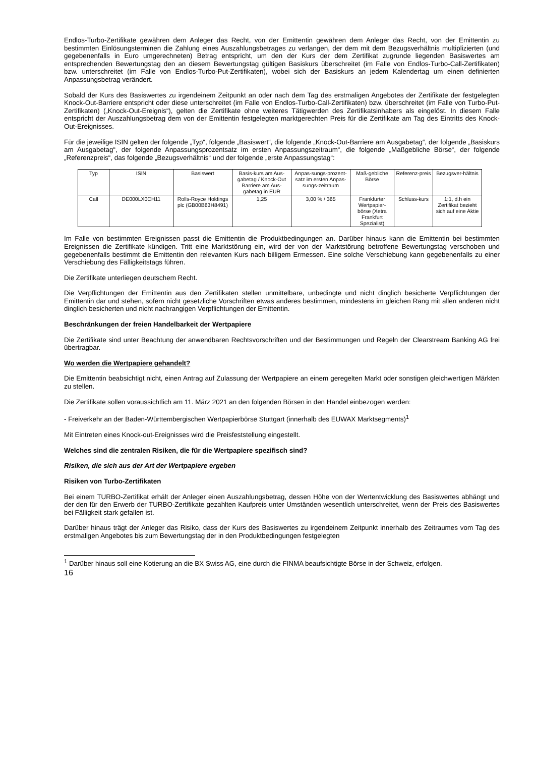Endlos-Turbo-Zertifikate gewähren dem Anleger das Recht, von der Emittentin gewähren dem Anleger das Recht, von der Emittentin zu bestimmten Einlösungsterminen die Zahlung eines Auszahlungsbetrages zu verlangen, der dem mit dem Bezugsverhältnis multiplizierten (und gegebenenfalls in Euro umgerechneten) Betrag entspricht, um den der Kurs der dem Zertifikat zugrunde liegenden Basiswertes am entsprechenden Bewertungstag den an diesem Bewertungstag gültigen Basiskurs überschreitet (im Falle von Endlos-Turbo-Call-Zertifikaten) bzw. unterschreitet (im Falle von Endlos-Turbo-Put-Zertifikaten), wobei sich der Basiskurs an jedem Kalendertag um einen definierten Anpassungsbetrag verändert.
Sobald der Kurs des Basiswertes zu irgendeinem Zeitpunkt an oder nach dem Tag des erstmaligen Angebotes der Zertifikate der festgelegten Knock-Out-Barriere entspricht oder diese unterschreitet (im Falle von Endlos-Turbo-Call-Zertifikaten) bzw. überschreitet (im Falle von Turbo-Put-Zertifikaten) („Knock-Out-Ereignis“), gelten die Zertifikate ohne weiteres Tätigwerden des Zertifikatsinhabers als eingelöst. In diesem Falle entspricht der Auszahlungsbetrag dem von der Emittentin festgelegten marktgerechten Preis für die Zertifikate am Tag des Eintritts des Knock-Out-Ereignisses.
Für die jeweilige ISIN gelten der folgende „Typ“, folgende „Basiswert“, die folgende „Knock-Out-Barriere am Ausgabetag“, der folgende „Basiskurs am Ausgabetag“, der folgende Anpassungsprozentsatz im ersten Anpassungszeitraum“, die folgende „Maßgebliche Börse“, der folgende „Referenzpreis“, das folgende „Bezugsverhältnis“ und der folgende „erste Anpassungstag“:
| Typ | ISIN | Basiswert | Basis-kurs am Aus-gabetag / Knock-Out Barriere am Aus-gabetag in EUR | Anpas-sungs-prozent-satz im ersten Anpas-sungs-zeitraum | Maß-gebliche Börse | Referenz-preis | Bezugsver-hältnis |
| Call | DE000LX0CH11 | Rolls-Royce Holdings plc (GB00B63H8491) | 1,25 | 3,00 % / 365 | Frankfurter Wertpapier-börse (Xetra Frankfurt Spezialist) | Schluss-kurs | 1:1, d.h ein Zertifikat bezieht sich auf eine Aktie |
Im Falle von bestimmten Ereignissen passt die Emittentin die Produktbedingungen an. Darüber hinaus kann die Emittentin bei bestimmten Ereignissen die Zertifikate kündigen. Tritt eine Marktstörung ein, wird der von der Marktstörung betroffene Bewertungstag verschoben und gegebenenfalls bestimmt die Emittentin den relevanten Kurs nach billigem Ermessen. Eine solche Verschiebung kann gegebenenfalls zu einer Verschiebung des Fälligkeitstags führen.
Die Zertifikate unterliegen deutschem Recht.
Die Verpflichtungen der Emittentin aus den Zertifikaten stellen unmittelbare, unbedingte und nicht dinglich besicherte Verpflichtungen der Emittentin dar und stehen, sofern nicht gesetzliche Vorschriften etwas anderes bestimmen, mindestens im gleichen Rang mit allen anderen nicht dinglich besicherten und nicht nachrangigen Verpflichtungen der Emittentin.
Beschränkungen der freien Handelbarkeit der Wertpapiere
Die Zertifikate sind unter Beachtung der anwendbaren Rechtsvorschriften und der Bestimmungen und Regeln der Clearstream Banking AG frei übertragbar.
Wo werden die Wertpapiere gehandelt?
Die Emittentin beabsichtigt nicht, einen Antrag auf Zulassung der Wertpapiere an einem geregelten Markt oder sonstigen gleichwertigen Märkten zu stellen.
Die Zertifikate sollen voraussichtlich am 11. März 2021 an den folgenden Börsen in den Handel einbezogen werden:
- Freiverkehr an der Baden-Württembergischen Wertpapierbörse Stuttgart (innerhalb des EUWAX Marktsegments)<sup>1</sup>
Mit Eintreten eines Knock-out-Ereignisses wird die Preisfeststellung eingestellt.
Welches sind die zentralen Risiken, die für die Wertpapiere spezifisch sind?
Risiken, die sich aus der Art der Wertpapiere ergeben
Risiken von Turbo-Zertifikaten
Bei einem TURBO-Zertifikat erhält der Anleger einen Auszahlungsbetrag, dessen Höhe von der Wertentwicklung des Basiswertes abhängt und der den für den Erwerb der TURBO-Zertifikate gezahlten Kaufpreis unter Umständen wesentlich unterschreitet, wenn der Preis des Basiswertes bei Fälligkeit stark gefallen ist.
Darüber hinaus trägt der Anleger das Risiko, dass der Kurs des Basiswertes zu irgendeinem Zeitpunkt innerhalb des Zeitraumes vom Tag des erstmaligen Angebotes bis zum Bewertungstag der in den Produktbedingungen festgelegten
<sup>1</sup> Darüber hinaus soll eine Kotierung an die BX Swiss AG, eine durch die FINMA beaufsichtigte Börse in der Schweiz, erfolgen.
16